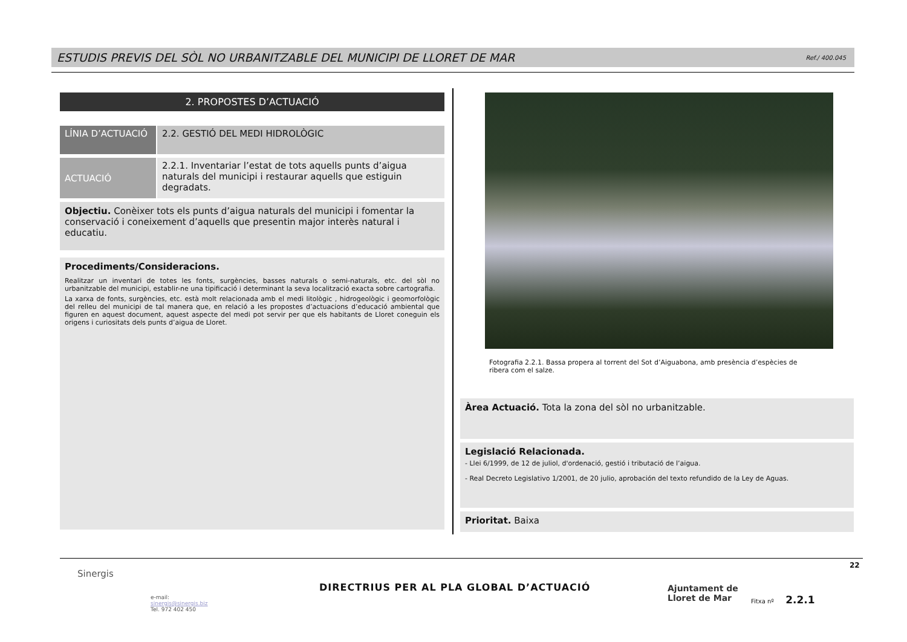ESTUDIS PREVIS DEL SÒL NO URBANITZABLE DEL MUNICIPI DE LLORET DE MAR Ref./ 400.045
2. PROPOSTES D’ACTUACIÓ
LÍNIA D’ACTUACIÓ 2.2. GESTIÓ DEL MEDI HIDROLÒGIC
ACTUACIÓ 2.2.1. Inventariar l’estat de tots aquells punts d’aigua naturals del municipi i restaurar aquells que estiguin degradats.
Objectiu. Conèixer tots els punts d’aigua naturals del municipi i fomentar la conservació i coneixement d’aquells que presentin major interès natural i educatiu.
Procediments/Consideracions.
Realitzar un inventari de totes les fonts, surgències, basses naturals o semi-naturals, etc. del sòl no urbanitzable del municipi, establir-ne una tipificació i determinant la seva localització exacta sobre cartografia.
La xarxa de fonts, surgències, etc. està molt relacionada amb el medi litològic , hidrogeològic i geomorfològic del relleu del municipi de tal manera que, en relació a les propostes d’actuacions d’educació ambiental que figuren en aquest document, aquest aspecte del medi pot servir per que els habitants de Lloret coneguin els origens i curiositats dels punts d’aigua de Lloret.
Fotografia 2.2.1. Bassa propera al torrent del Sot d’Aiguabona, amb presència d’espècies de ribera com el salze.
Àrea Actuació. Tota la zona del sòl no urbanitzable.
Legislació Relacionada.
- Llei 6/1999, de 12 de juliol, d'ordenació, gestió i tributació de l’aigua.
- Real Decreto Legislativo 1/2001, de 20 julio, aprobación del texto refundido de la Ley de Aguas.
Prioritat. Baixa
22
Sinergis
e-mail:
sinergis@sinergis.biz
Tel. 972 402 450
DIRECTRIUS PER AL PLA GLOBAL D’ACTUACIÓ
Ajuntament de
Lloret de Mar
Fitxa nº 2.2.1